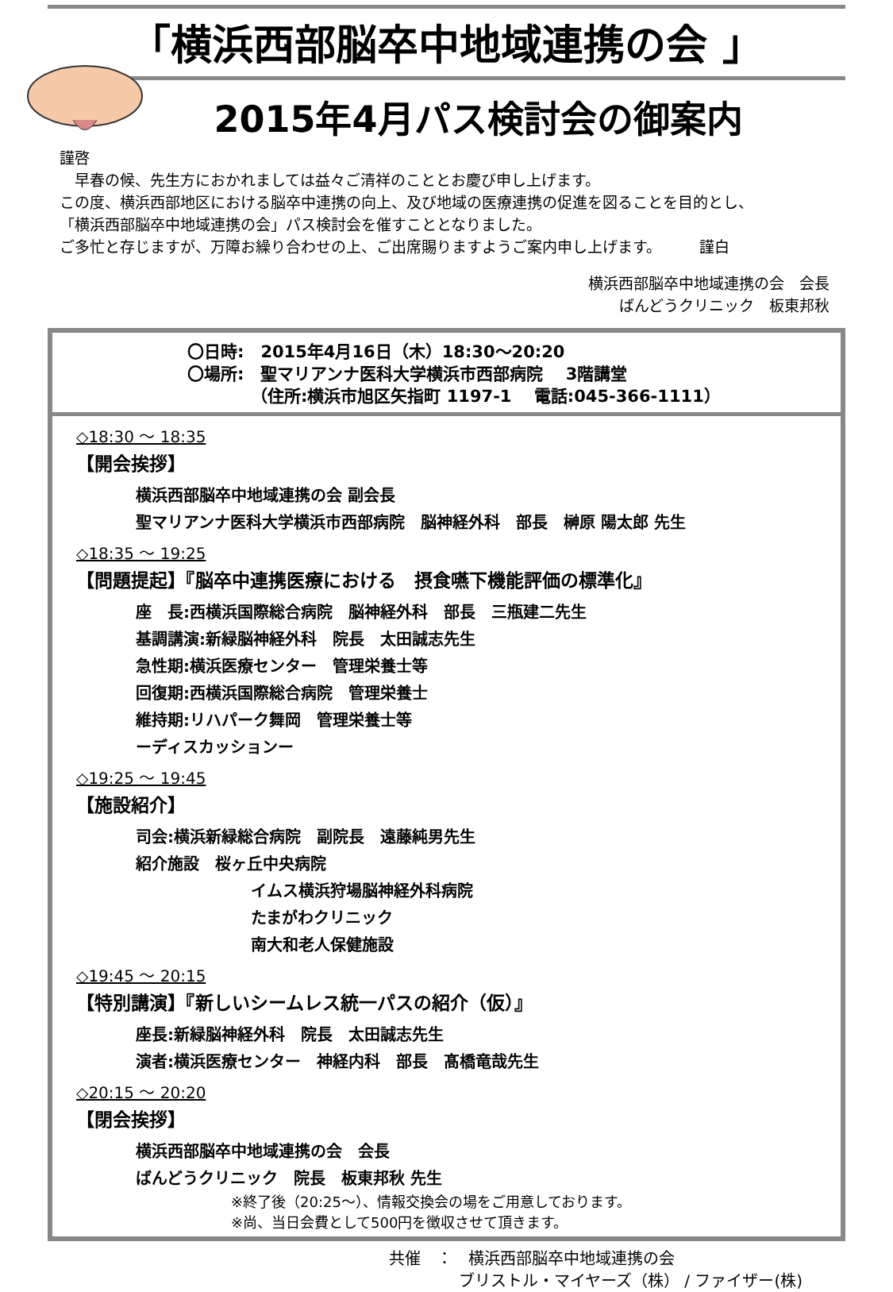「横浜西部脳卒中地域連携の会 」
2015年4月パス検討会の御案内
謹啓
　早春の候、先生方におかれましては益々ご清祥のこととお慶び申し上げます。
この度、横浜西部地区における脳卒中連携の向上、及び地域の医療連携の促進を図ることを目的とし、
「横浜西部脳卒中地域連携の会」パス検討会を催すこととなりました。
ご多忙と存じますが、万障お繰り合わせの上、ご出席賜りますようご案内申し上げます。　　　謹白
横浜西部脳卒中地域連携の会　会長
ばんどうクリニック　板東邦秋
〇日時:　2015年4月16日（木）18:30～20:20
〇場所:　聖マリアンナ医科大学横浜市西部病院　 3階講堂
（住所:横浜市旭区矢指町 1197-1　 電話:045-366-1111）
◇18:30 ～ 18:35
【開会挨拶】
横浜西部脳卒中地域連携の会 副会長
聖マリアンナ医科大学横浜市西部病院　脳神経外科　部長　榊原 陽太郎 先生
◇18:35 ～ 19:25
【問題提起】『脳卒中連携医療における　摂食嚥下機能評価の標準化』
座　長:西横浜国際総合病院　脳神経外科　部長　三瓶建二先生
基調講演:新緑脳神経外科　院長　太田誠志先生
急性期:横浜医療センター　管理栄養士等
回復期:西横浜国際総合病院　管理栄養士
維持期:リハパーク舞岡　管理栄養士等
ーディスカッションー
◇19:25 ～ 19:45
【施設紹介】
司会:横浜新緑総合病院　副院長　遠藤純男先生
紹介施設　桜ヶ丘中央病院
イムス横浜狩場脳神経外科病院
たまがわクリニック
南大和老人保健施設
◇19:45 ～ 20:15
【特別講演】『新しいシームレス統一パスの紹介（仮）』
座長:新緑脳神経外科　院長　太田誠志先生
演者:横浜医療センター　神経内科　部長　髙橋竜哉先生
◇20:15 ～ 20:20
【閉会挨拶】
横浜西部脳卒中地域連携の会　会長
ばんどうクリニック　院長　板東邦秋 先生
※終了後（20:25～）、情報交換会の場をご用意しております。
※尚、当日会費として500円を徴収させて頂きます。
共催　：　横浜西部脳卒中地域連携の会
ブリストル・マイヤーズ（株） / ファイザー(株)